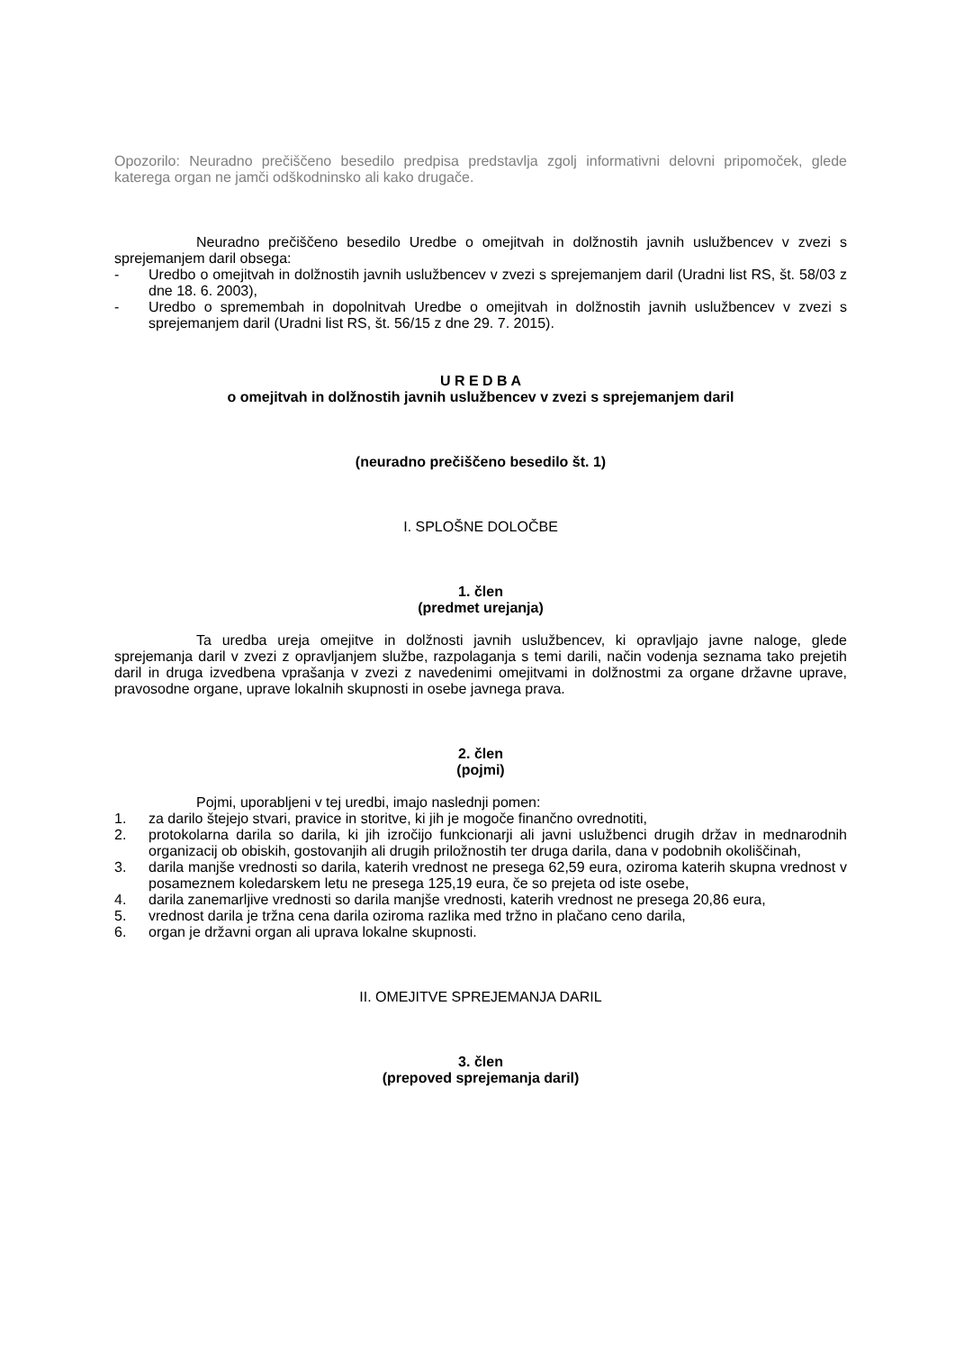Opozorilo: Neuradno prečiščeno besedilo predpisa predstavlja zgolj informativni delovni pripomoček, glede katerega organ ne jamči odškodninsko ali kako drugače.
Neuradno prečiščeno besedilo Uredbe o omejitvah in dolžnostih javnih uslužbencev v zvezi s sprejemanjem daril obsega:
- Uredbo o omejitvah in dolžnostih javnih uslužbencev v zvezi s sprejemanjem daril (Uradni list RS, št. 58/03 z dne 18. 6. 2003),
- Uredbo o spremembah in dopolnitvah Uredbe o omejitvah in dolžnostih javnih uslužbencev v zvezi s sprejemanjem daril (Uradni list RS, št. 56/15 z dne 29. 7. 2015).
U R E D B A
o omejitvah in dolžnostih javnih uslužbencev v zvezi s sprejemanjem daril
(neuradno prečiščeno besedilo št. 1)
I. SPLOŠNE DOLOČBE
1. člen
(predmet urejanja)
Ta uredba ureja omejitve in dolžnosti javnih uslužbencev, ki opravljajo javne naloge, glede sprejemanja daril v zvezi z opravljanjem službe, razpolaganja s temi darili, način vodenja seznama tako prejetih daril in druga izvedbena vprašanja v zvezi z navedenimi omejitvami in dolžnostmi za organe državne uprave, pravosodne organe, uprave lokalnih skupnosti in osebe javnega prava.
2. člen
(pojmi)
Pojmi, uporabljeni v tej uredbi, imajo naslednji pomen:
1. za darilo štejejo stvari, pravice in storitve, ki jih je mogoče finančno ovrednotiti,
2. protokolarna darila so darila, ki jih izročijo funkcionarji ali javni uslužbenci drugih držav in mednarodnih organizacij ob obiskih, gostovanjih ali drugih priložnostih ter druga darila, dana v podobnih okoliščinah,
3. darila manjše vrednosti so darila, katerih vrednost ne presega 62,59 eura, oziroma katerih skupna vrednost v posameznem koledarskem letu ne presega 125,19 eura, če so prejeta od iste osebe,
4. darila zanemarljive vrednosti so darila manjše vrednosti, katerih vrednost ne presega 20,86 eura,
5. vrednost darila je tržna cena darila oziroma razlika med tržno in plačano ceno darila,
6. organ je državni organ ali uprava lokalne skupnosti.
II. OMEJITVE SPREJEMANJA DARIL
3. člen
(prepoved sprejemanja daril)